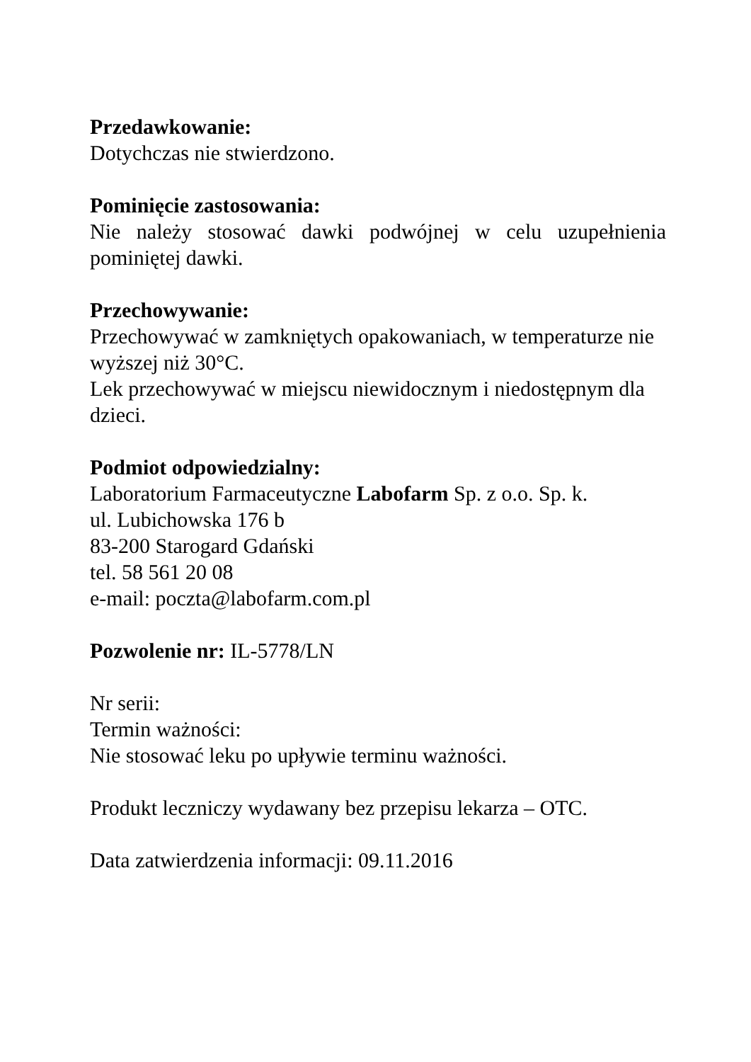Przedawkowanie:
Dotychczas nie stwierdzono.
Pominięcie zastosowania:
Nie należy stosować dawki podwójnej w celu uzupełnienia pominiętej dawki.
Przechowywanie:
Przechowywać w zamkniętych opakowaniach, w temperaturze nie wyższej niż 30°C.
Lek przechowywać w miejscu niewidocznym i niedostępnym dla dzieci.
Podmiot odpowiedzialny:
Laboratorium Farmaceutyczne Labofarm Sp. z o.o. Sp. k.
ul. Lubichowska 176 b
83-200 Starogard Gdański
tel. 58 561 20 08
e-mail: poczta@labofarm.com.pl
Pozwolenie nr: IL-5778/LN
Nr serii:
Termin ważności:
Nie stosować leku po upływie terminu ważności.
Produkt leczniczy wydawany bez przepisu lekarza – OTC.
Data zatwierdzenia informacji: 09.11.2016